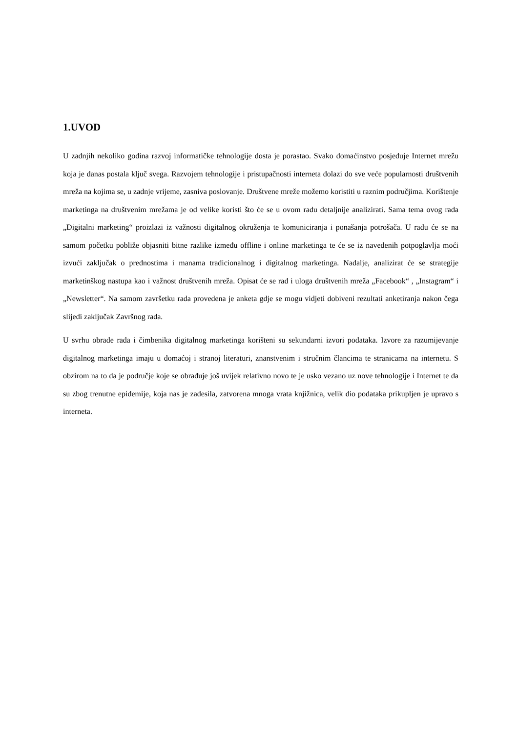1.UVOD
U zadnjih nekoliko godina razvoj informatičke tehnologije dosta je porastao. Svako domaćinstvo posjeduje Internet mrežu koja je danas postala ključ svega. Razvojem tehnologije i pristupačnosti interneta dolazi do sve veće popularnosti društvenih mreža na kojima se, u zadnje vrijeme, zasniva poslovanje. Društvene mreže možemo koristiti u raznim područjima. Korištenje marketinga na društvenim mrežama je od velike koristi što će se u ovom radu detaljnije analizirati. Sama tema ovog rada „Digitalni marketing“ proizlazi iz važnosti digitalnog okruženja te komuniciranja i ponašanja potrošača. U radu će se na samom početku pobliže objasniti bitne razlike između offline i online marketinga te će se iz navedenih potpoglavlja moći izvući zaključak o prednostima i manama tradicionalnog i digitalnog marketinga. Nadalje, analizirat će se strategije marketinškog nastupa kao i važnost društvenih mreža. Opisat će se rad i uloga društvenih mreža „Facebook“ , „Instagram“ i „Newsletter“. Na samom završetku rada provedena je anketa gdje se mogu vidjeti dobiveni rezultati anketiranja nakon čega slijedi zaključak Završnog rada.
U svrhu obrade rada i čimbenika digitalnog marketinga korišteni su sekundarni izvori podataka. Izvore za razumijevanje digitalnog marketinga imaju u domaćoj i stranoj literaturi, znanstvenim i stručnim člancima te stranicama na internetu. S obzirom na to da je područje koje se obrađuje još uvijek relativno novo te je usko vezano uz nove tehnologije i Internet te da su zbog trenutne epidemije, koja nas je zadesila, zatvorena mnoga vrata knjižnica, velik dio podataka prikupljen je upravo s interneta.